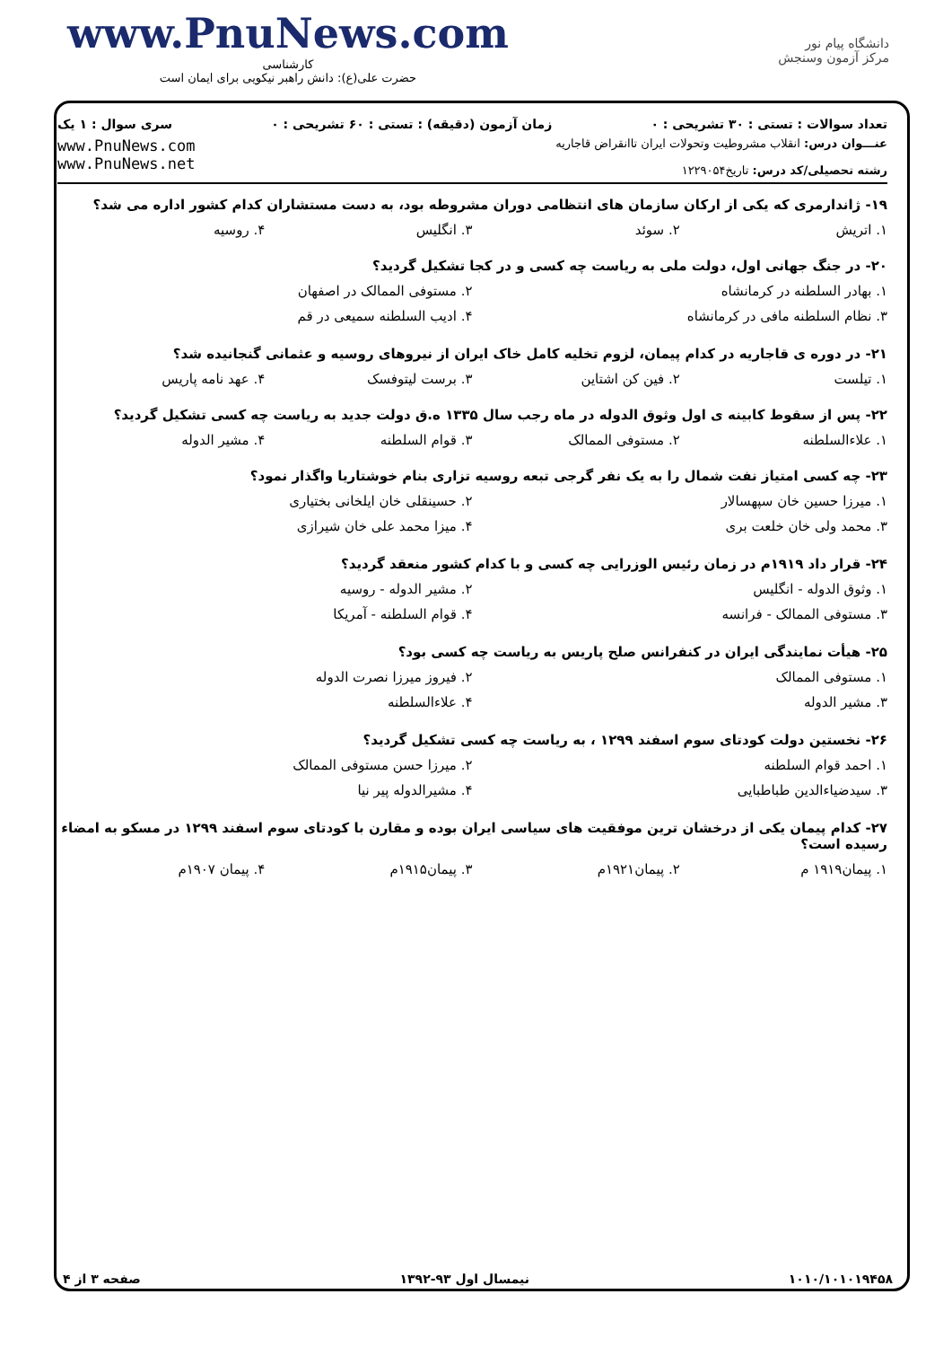www.PnuNews.com
کارشناسی
حضرت علی(ع): دانش راهبر نیکویی برای ایمان است
دانشگاه پیام نور
مرکز آزمون وسنجش
تعداد سوالات : تستی : ۳۰ تشریحی : ۰ زمان آزمون (دقیقه) : تستی : ۶۰ تشریحی : ۰ سری سوال : ۱ یک
عنـــوان درس: انقلاب مشروطیت وتحولات ایران تاانقراض قاجاریه
رشته تحصیلی/کد درس: تاریخ۱۲۲۹۰۵۴
www.PnuNews.com
www.PnuNews.net
۱۹- ژاندارمری که یکی از ارکان سازمان های انتظامی دوران مشروطه بود، به دست مستشاران کدام کشور اداره می شد؟
۱. اتریش ۲. سوئد ۳. انگلیس ۴. روسیه
۲۰- در جنگ جهانی اول، دولت ملی به ریاست چه کسی و در کجا تشکیل گردید؟
۱. بهادر السلطنه در کرمانشاه ۲. مستوفی الممالک در اصفهان
۳. نظام السلطنه مافی در کرمانشاه ۴. ادیب السلطنه سمیعی در قم
۲۱- در دوره ی قاجاریه در کدام پیمان، لزوم تخلیه کامل خاک ایران از نیروهای روسیه و عثمانی گنجانیده شد؟
۱. تیلست ۲. فین کن اشتاین ۳. برست لیتوفسک ۴. عهد نامه پاریس
۲۲- پس از سقوط کابینه ی اول وثوق الدوله در ماه رجب سال ۱۳۳۵ ه.ق دولت جدید به ریاست چه کسی تشکیل گردید؟
۱. علاءالسلطنه ۲. مستوفی الممالک ۳. قوام السلطنه ۴. مشیر الدوله
۲۳- چه کسی امتیاز نفت شمال را به یک نفر گرجی تبعه روسیه تزاری بنام خوشتاریا واگذار نمود؟
۱. میرزا حسین خان سپهسالار ۲. حسینقلی خان ایلخانی بختیاری
۳. محمد ولی خان خلعت بری ۴. میزا محمد علی خان شیرازی
۲۴- قرار داد ۱۹۱۹م در زمان رئیس الوزرایی چه کسی و با کدام کشور منعقد گردید؟
۱. وثوق الدوله - انگلیس ۲. مشیر الدوله - روسیه
۳. مستوفی الممالک - فرانسه ۴. قوام السلطنه - آمریکا
۲۵- هیأت نمایندگی ایران در کنفرانس صلح پاریس به ریاست چه کسی بود؟
۱. مستوفی الممالک ۲. فیروز میرزا نصرت الدوله
۳. مشیر الدوله ۴. علاءالسلطنه
۲۶- نخستین دولت کودتای سوم اسفند ۱۲۹۹ ، به ریاست چه کسی تشکیل گردید؟
۱. احمد قوام السلطنه ۲. میرزا حسن مستوفی الممالک
۳. سیدضیاءالدین طباطبایی ۴. مشیرالدوله پیر نیا
۲۷- کدام پیمان یکی از درخشان ترین موفقیت های سیاسی ایران بوده و مقارن با کودتای سوم اسفند ۱۲۹۹ در مسکو به امضاء رسیده است؟
۱. پیمان۱۹۱۹ م ۲. پیمان۱۹۲۱م ۳. پیمان۱۹۱۵م ۴. پیمان ۱۹۰۷م
۱۰۱۰/۱۰۱۰۱۹۴۵۸ نیمسال اول ۹۳-۱۳۹۲ صفحه ۳ از ۴